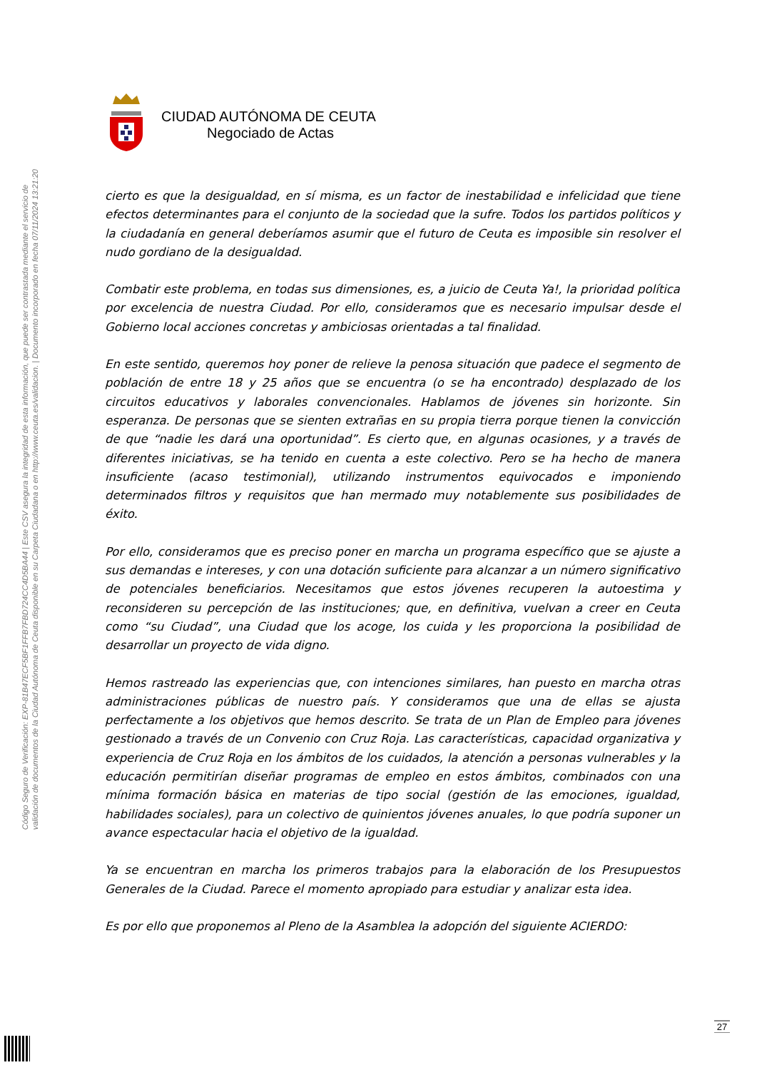Código Seguro de Verificación: EXP-81B47ECF5BF1FFB7FBD724CC4D5BA44 | Este CSV asegura la integridad de esta información, que puede ser contrastada mediante el servicio de
validación de documentos de la Ciudad Autónoma de Ceuta disponible en su Carpeta Ciudadana o en http://www.ceuta.es/validacion. | Documento incorporado en fecha 07/11/2024 13:21:20
CIUDAD AUTÓNOMA DE CEUTA
Negociado de Actas
cierto es que la desigualdad, en sí misma, es un factor de inestabilidad e infelicidad que tiene efectos determinantes para el conjunto de la sociedad que la sufre. Todos los partidos políticos y la ciudadanía en general deberíamos asumir que el futuro de Ceuta es imposible sin resolver el nudo gordiano de la desigualdad.
Combatir este problema, en todas sus dimensiones, es, a juicio de Ceuta Ya!, la prioridad política por excelencia de nuestra Ciudad. Por ello, consideramos que es necesario impulsar desde el Gobierno local acciones concretas y ambiciosas orientadas a tal finalidad.
En este sentido, queremos hoy poner de relieve la penosa situación que padece el segmento de población de entre 18 y 25 años que se encuentra (o se ha encontrado) desplazado de los circuitos educativos y laborales convencionales. Hablamos de jóvenes sin horizonte. Sin esperanza. De personas que se sienten extrañas en su propia tierra porque tienen la convicción de que “nadie les dará una oportunidad”. Es cierto que, en algunas ocasiones, y a través de diferentes iniciativas, se ha tenido en cuenta a este colectivo. Pero se ha hecho de manera insuficiente (acaso testimonial), utilizando instrumentos equivocados e imponiendo determinados filtros y requisitos que han mermado muy notablemente sus posibilidades de éxito.
Por ello, consideramos que es preciso poner en marcha un programa específico que se ajuste a sus demandas e intereses, y con una dotación suficiente para alcanzar a un número significativo de potenciales beneficiarios. Necesitamos que estos jóvenes recuperen la autoestima y reconsideren su percepción de las instituciones; que, en definitiva, vuelvan a creer en Ceuta como “su Ciudad”, una Ciudad que los acoge, los cuida y les proporciona la posibilidad de desarrollar un proyecto de vida digno.
Hemos rastreado las experiencias que, con intenciones similares, han puesto en marcha otras administraciones públicas de nuestro país. Y consideramos que una de ellas se ajusta perfectamente a los objetivos que hemos descrito. Se trata de un Plan de Empleo para jóvenes gestionado a través de un Convenio con Cruz Roja. Las características, capacidad organizativa y experiencia de Cruz Roja en los ámbitos de los cuidados, la atención a personas vulnerables y la educación permitirían diseñar programas de empleo en estos ámbitos, combinados con una mínima formación básica en materias de tipo social (gestión de las emociones, igualdad, habilidades sociales), para un colectivo de quinientos jóvenes anuales, lo que podría suponer un avance espectacular hacia el objetivo de la igualdad.
Ya se encuentran en marcha los primeros trabajos para la elaboración de los Presupuestos Generales de la Ciudad. Parece el momento apropiado para estudiar y analizar esta idea.
Es por ello que proponemos al Pleno de la Asamblea la adopción del siguiente ACIERDO:
27